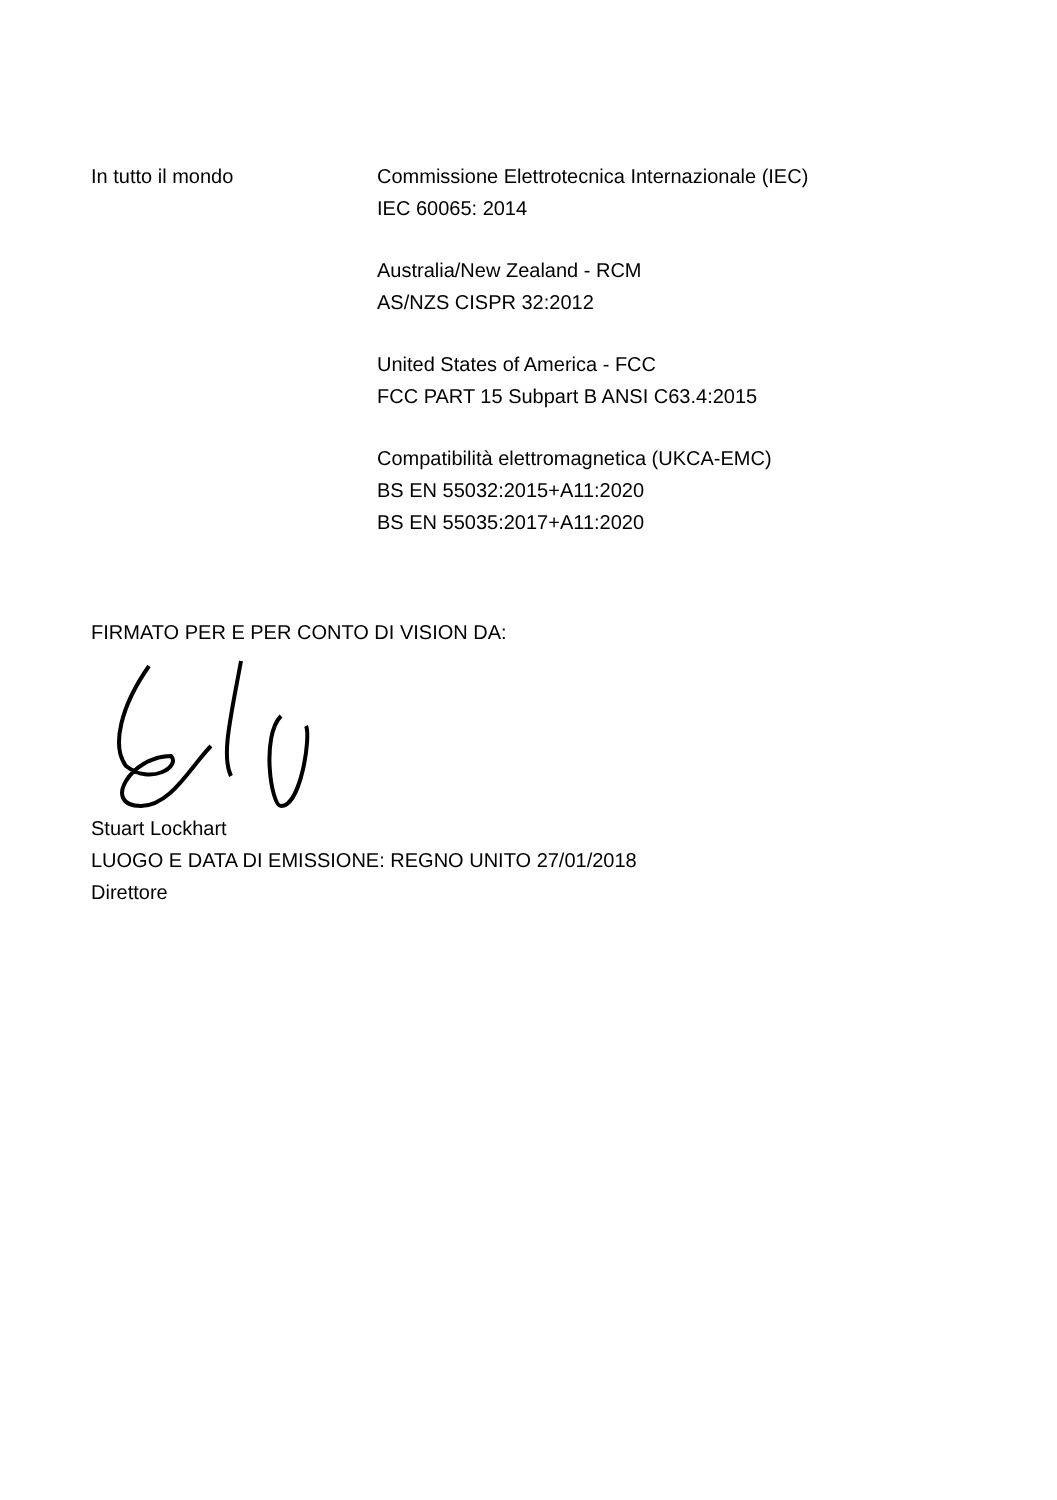In tutto il mondo Commissione Elettrotecnica Internazionale (IEC)
IEC 60065: 2014
Australia/New Zealand - RCM
AS/NZS CISPR 32:2012
United States of America - FCC
FCC PART 15 Subpart B ANSI C63.4:2015
Compatibilità elettromagnetica (UKCA-EMC)
BS EN 55032:2015+A11:2020
BS EN 55035:2017+A11:2020
FIRMATO PER E PER CONTO DI VISION DA: Stuart Lockhart
LUOGO E DATA DI EMISSIONE: REGNO UNITO 27/01/2018
Direttore